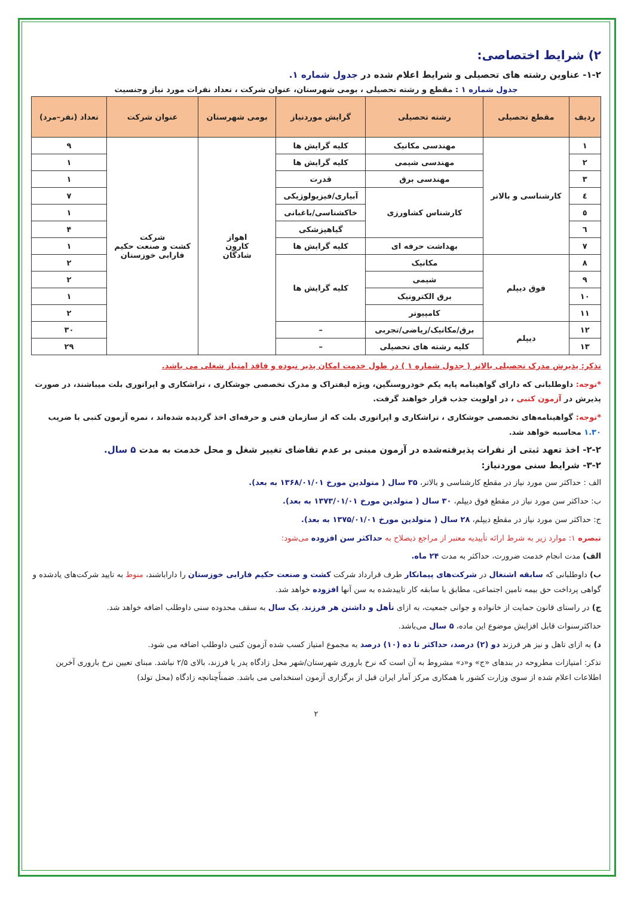۲) شرایط اختصاصی:
۱-۲- عناوین رشته های تحصیلی و شرایط اعلام شده در جدول شماره ۱.
جدول شماره ۱ : مقطع و رشته تحصیلی ، بومی شهرستان، عنوان شرکت ، تعداد نفرات مورد نیاز وجنسیت
| ردیف | مقطع تحصیلی | رشته تحصیلی | گرایش موردنیاز | بومی شهرستان | عنوان شرکت | تعداد (نفر–مرد) |
| --- | --- | --- | --- | --- | --- | --- |
| ۱ | کارشناسی و بالاتر | مهندسی مکانیک | کلیه گرایش ها | اهواز کارون شادگان | شرکت کشت و صنعت حکیم فارابی خوزستان | ۹ |
| ۲ | | مهندسی شیمی | کلیه گرایش ها | | | ۱ |
| ۳ | | مهندسی برق | قدرت | | | ۱ |
| ٤ | | کارشناس کشاورزی | آبیاری/فیزیولوژیکی | | | ۷ |
| ٥ | | | خاکشناسی/باغبانی | | | ۱ |
| ٦ | | | گیاهپزشکی | | | ۴ |
| ۷ | | بهداشت حرفه ای | کلیه گرایش ها | | | ۱ |
| ۸ | فوق دیپلم | مکانیک | کلیه گرایش ها | | | ۲ |
| ۹ | | شیمی | | | | ۲ |
| ۱۰ | | برق الکترونیک | | | | ۱ |
| ۱۱ | | کامپیوتر | | | | ۲ |
| ۱۲ | دیپلم | برق/مکانیک/ریاضی/تجربی | – | | | ۳۰ |
| ۱۳ | | کلیه رشته های تحصیلی | – | | | ۲۹ |
تذکر: پذیرش مدرک تحصیلی بالاتر ( جدول شماره ۱ ) در طول خدمت امکان پذیر نبوده و فاقد امتیاز شغلی می باشد.
*توجه: داوطلبانی که دارای گواهینامه پایه یکم خودروسنگین، ویژه لیفتراک و مدرک تخصصی جوشکاری ، تراشکاری و اپراتوری بلت میباشند، در صورت پذیرش در آزمون کتبی ، در اولویت جذب قرار خواهند گرفت.
*توجه: گواهینامه‌های تخصصی جوشکاری ، تراشکاری و اپراتوری بلت که از سازمان فنی و حرفه‌ای اخذ گردیده شده‌اند ، نمره آزمون کتبی با ضریب ۱.۳۰ محاسبه خواهد شد.
۲-۲- اخذ تعهد ثبتی از نفرات پذیرفته‌شده در آزمون مبنی بر عدم تقاضای تغییر شغل و محل خدمت به مدت ۵ سال.
۳-۲- شرایط سنی موردنیاز:
الف : حداکثر سن مورد نیاز در مقطع کارشناسی و بالاتر، ۳۵ سال ( متولدین مورخ ۱۳۶۸/۰۱/۰۱ به بعد).
ب: حداکثر سن مورد نیاز در مقطع فوق دیپلم، ۳۰ سال ( متولدین مورخ ۱۳۷۳/۰۱/۰۱ به بعد).
ج: حداکثر سن مورد نیاز در مقطع دیپلم، ۲۸ سال ( متولدین مورخ ۱۳۷۵/۰۱/۰۱ به بعد).
تبصره ۱: موارد زیر به شرط ارائه تأییدیه معتبر از مراجع ذیصلاح به حداکثر سن افزوده می‌شود:
الف) مدت انجام خدمت ضرورت، حداکثر به مدت ۲۴ ماه.
ب) داوطلبانی که سابقه اشتغال در شرکت‌های پیمانکار طرف قرارداد شرکت کشت و صنعت حکیم فارابی خوزستان را داراباشند، منوط به تایید شرکت‌های یادشده و گواهی پرداخت حق بیمه تامین اجتماعی، مطابق با سابقه کار تاییدشده به سن آنها افزوده خواهد شد.
ج) در راستای قانون حمایت از خانواده و جوانی جمعیت، به ازای تأهل و داشتن هر فرزند، یک سال به سقف محدوده سنی داوطلب اضافه خواهد شد.
حداکثرسنوات قابل افزایش موضوع این ماده، ۵ سال می‌باشد.
د) به ازای تاهل و نیز هر فرزند دو (۲) درصد، حداکثر تا ده (۱۰) درصد به مجموع امتیاز کسب شده آزمون کتبی داوطلب اضافه می شود.
تذکر: امتیازات مطروحه در بندهای «ج» و«د» مشروط به آن است که نرخ باروری شهرستان/شهر محل زادگاه پدر یا فرزند، بالای ۲/۵ نباشد. مبنای تعیین نرخ باروری آخرین اطلاعات اعلام شده از سوی وزارت کشور با همکاری مرکز آمار ایران قبل از برگزاری آزمون استخدامی می باشد. ضمناًچنانچه زادگاه (محل تولد)
۲